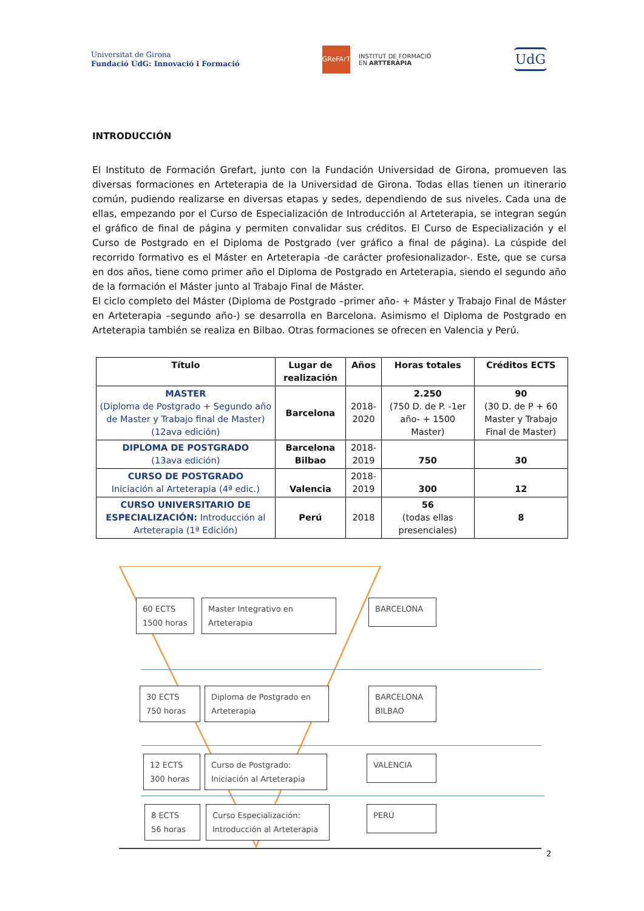Universitat de Girona
Fundació UdG: Innovació i Formació
GReFArT
INSTITUT DE FORMACIÓ
EN ARTTERÀPIA
UdG
INTRODUCCIÓN
El Instituto de Formación Grefart, junto con la Fundación Universidad de Girona, promueven las diversas formaciones en Arteterapia de la Universidad de Girona. Todas ellas tienen un itinerario común, pudiendo realizarse en diversas etapas y sedes, dependiendo de sus niveles. Cada una de ellas, empezando por el Curso de Especialización de Introducción al Arteterapia, se integran según el gráfico de final de página y permiten convalidar sus créditos. El Curso de Especialización y el Curso de Postgrado en el Diploma de Postgrado (ver gráfico a final de página). La cúspide del recorrido formativo es el Máster en Arteterapia -de carácter profesionalizador-. Este, que se cursa en dos años, tiene como primer año el Diploma de Postgrado en Arteterapia, siendo el segundo año de la formación el Máster junto al Trabajo Final de Máster.
El ciclo completo del Máster (Diploma de Postgrado –primer año- + Máster y Trabajo Final de Máster en Arteterapia –segundo año-) se desarrolla en Barcelona. Asimismo el Diploma de Postgrado en Arteterapia también se realiza en Bilbao. Otras formaciones se ofrecen en Valencia y Perú.
| Título | Lugar de realización | Años | Horas totales | Créditos ECTS |
| --- | --- | --- | --- | --- |
| MASTER (Diploma de Postgrado + Segundo año de Master y Trabajo final de Master) (12ava edición) | Barcelona | 2018-2020 | 2.250 (750 D. de P. -1er año- + 1500 Master) | 90 (30 D. de P + 60 Master y Trabajo Final de Master) |
| DIPLOMA DE POSTGRADO (13ava edición) | Barcelona Bilbao | 2018-2019 | 750 | 30 |
| CURSO DE POSTGRADO Iniciación al Arteterapia (4ª edic.) | Valencia | 2018-2019 | 300 | 12 |
| CURSO UNIVERSITARIO DE ESPECIALIZACIÓN: Introducción al Arteterapia (1ª Edición) | Perú | 2018 | 56 (todas ellas presenciales) | 8 |
60 ECTS
1500 horas
Master Integrativo en
Arteterapia
BARCELONA
30 ECTS
750 horas
Diploma de Postgrado en
Arteterapia
BARCELONA
BILBAO
12 ECTS
300 horas
Curso de Postgrado:
Iniciación al Arteterapia
VALENCIA
8 ECTS
56 horas
Curso Especialización:
Introducción al Arteterapia
PERÚ
2